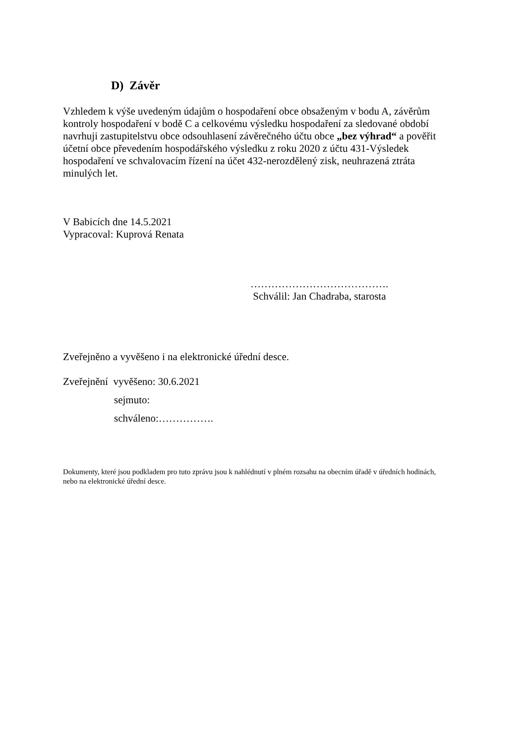D) Závěr
Vzhledem k výše uvedeným údajům o hospodaření obce obsaženým v bodu A, závěrům kontroly hospodaření v bodě C a celkovému výsledku hospodaření za sledované období navrhuji zastupitelstvu obce odsouhlasení závěrečného účtu obce „bez výhrad“ a pověřit účetní obce převedením hospodářského výsledku z roku 2020 z účtu 431-Výsledek hospodaření ve schvalovacím řízení na účet 432-nerozdělený zisk, neuhrazená ztráta minulých let.
V Babicích dne 14.5.2021
Vypracoval: Kuprová Renata
………………………………….
Schválil: Jan Chadraba, starosta
Zveřejněno a vyvěšeno i na elektronické úřední desce.
Zveřejnění vyvěšeno: 30.6.2021
sejmuto:
schváleno:…………….
Dokumenty, které jsou podkladem pro tuto zprávu jsou k nahlédnutí v plném rozsahu na obecním úřadě v úředních hodinách, nebo na elektronické úřední desce.